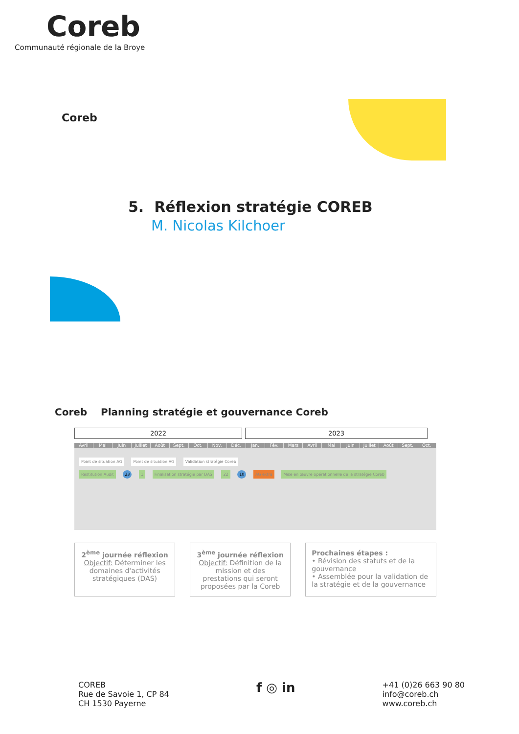Coreb
Communauté régionale de la Broye
Coreb
5. Réflexion stratégie COREB
M. Nicolas Kilchoer
Coreb Planning stratégie et gouvernance Coreb
2022 2023
Avril Mai Juin Juillet Août Sept. Oct. Nov. Déc. Jan. Fév. Mars Avril Mai Juin Juillet Août Sept. Oct.
Point de situation AG Point de situation AG Validation stratégie Coreb
Restitution Audit 23 1 Finalisation stratégie par DAS 22 10 AG extra Mise en œuvre opérationnelle de la stratégie Coreb
2<sup>ème</sup> journée réflexion
Objectif: Déterminer les domaines d'activités stratégiques (DAS)
3<sup>ème</sup> journée réflexion
Objectif: Définition de la mission et des prestations qui seront proposées par la Coreb
Prochaines étapes :
• Révision des statuts et de la gouvernance
• Assemblée pour la validation de la stratégie et de la gouvernance
COREB
Rue de Savoie 1, CP 84
CH 1530 Payerne
f ◎ in
+41 (0)26 663 90 80
info@coreb.ch
www.coreb.ch